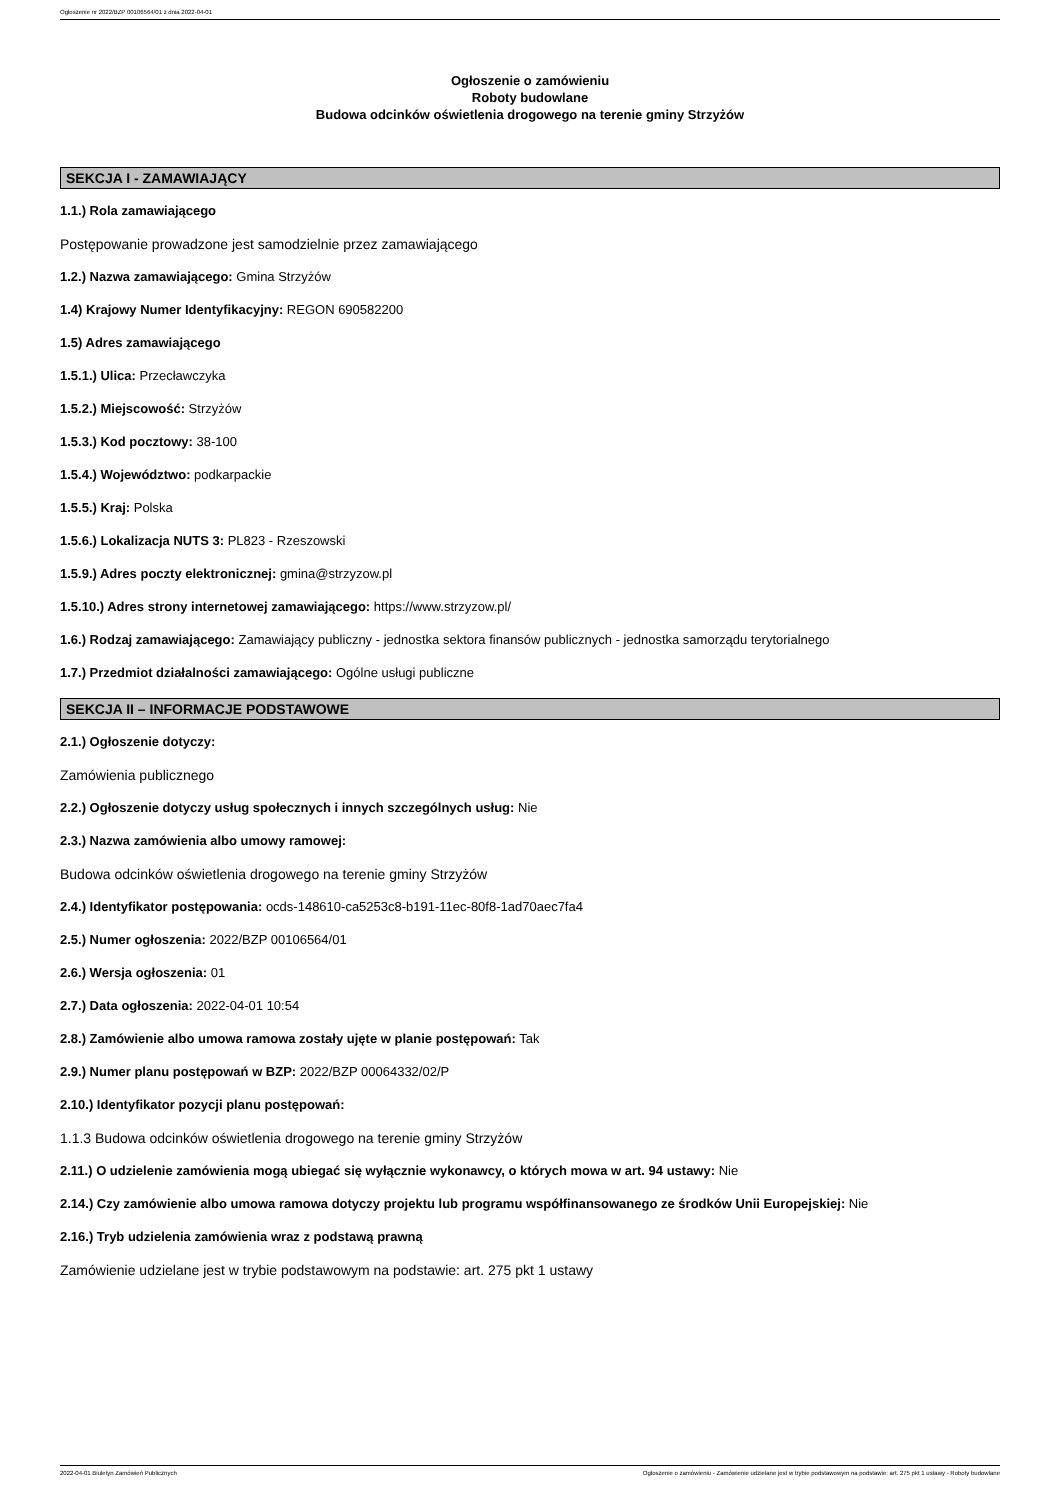Ogłoszenie nr 2022/BZP 00106564/01 z dnia 2022-04-01
Ogłoszenie o zamówieniu
Roboty budowlane
Budowa odcinków oświetlenia drogowego na terenie gminy Strzyżów
SEKCJA I - ZAMAWIAJĄCY
1.1.) Rola zamawiającego
Postępowanie prowadzone jest samodzielnie przez zamawiającego
1.2.) Nazwa zamawiającego: Gmina Strzyżów
1.4) Krajowy Numer Identyfikacyjny: REGON 690582200
1.5) Adres zamawiającego
1.5.1.) Ulica: Przecławczyka
1.5.2.) Miejscowość: Strzyżów
1.5.3.) Kod pocztowy: 38-100
1.5.4.) Województwo: podkarpackie
1.5.5.) Kraj: Polska
1.5.6.) Lokalizacja NUTS 3: PL823 - Rzeszowski
1.5.9.) Adres poczty elektronicznej: gmina@strzyzow.pl
1.5.10.) Adres strony internetowej zamawiającego: https://www.strzyzow.pl/
1.6.) Rodzaj zamawiającego: Zamawiający publiczny - jednostka sektora finansów publicznych - jednostka samorządu terytorialnego
1.7.) Przedmiot działalności zamawiającego: Ogólne usługi publiczne
SEKCJA II – INFORMACJE PODSTAWOWE
2.1.) Ogłoszenie dotyczy:
Zamówienia publicznego
2.2.) Ogłoszenie dotyczy usług społecznych i innych szczególnych usług: Nie
2.3.) Nazwa zamówienia albo umowy ramowej:
Budowa odcinków oświetlenia drogowego na terenie gminy Strzyżów
2.4.) Identyfikator postępowania: ocds-148610-ca5253c8-b191-11ec-80f8-1ad70aec7fa4
2.5.) Numer ogłoszenia: 2022/BZP 00106564/01
2.6.) Wersja ogłoszenia: 01
2.7.) Data ogłoszenia: 2022-04-01 10:54
2.8.) Zamówienie albo umowa ramowa zostały ujęte w planie postępowań: Tak
2.9.) Numer planu postępowań w BZP: 2022/BZP 00064332/02/P
2.10.) Identyfikator pozycji planu postępowań:
1.1.3 Budowa odcinków oświetlenia drogowego na terenie gminy Strzyżów
2.11.) O udzielenie zamówienia mogą ubiegać się wyłącznie wykonawcy, o których mowa w art. 94 ustawy: Nie
2.14.) Czy zamówienie albo umowa ramowa dotyczy projektu lub programu współfinansowanego ze środków Unii Europejskiej: Nie
2.16.) Tryb udzielenia zamówienia wraz z podstawą prawną
Zamówienie udzielane jest w trybie podstawowym na podstawie: art. 275 pkt 1 ustawy
2022-04-01 Biuletyn Zamówień Publicznych Ogłoszenie o zamówieniu - Zamówienie udzielane jest w trybie podstawowym na podstawie: art. 275 pkt 1 ustawy - Roboty budowlane